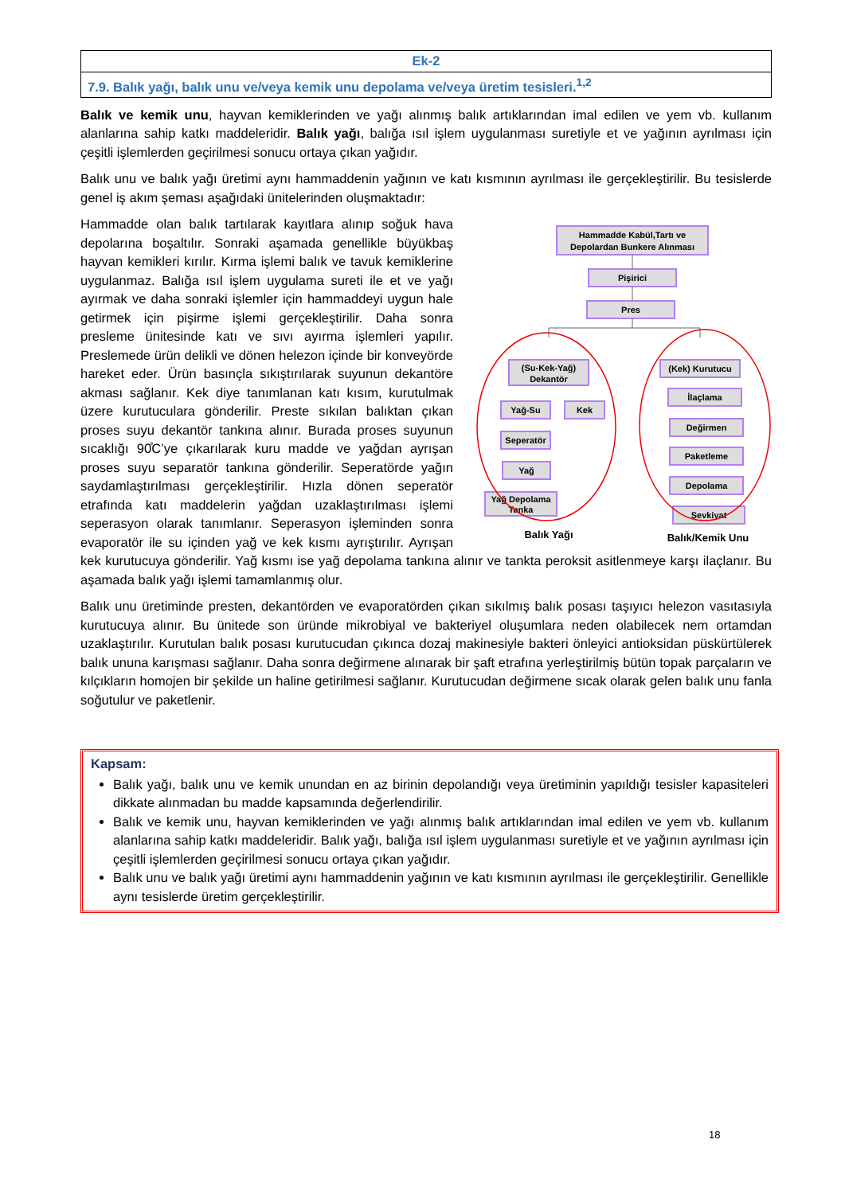| Ek-2 |
| 7.9. Balık yağı, balık unu ve/veya kemik unu depolama ve/veya üretim tesisleri.<sup>1,2</sup> |
Balık ve kemik unu, hayvan kemiklerinden ve yağı alınmış balık artıklarından imal edilen ve yem vb. kullanım alanlarına sahip katkı maddeleridir. Balık yağı, balığa ısıl işlem uygulanması suretiyle et ve yağının ayrılması için çeşitli işlemlerden geçirilmesi sonucu ortaya çıkan yağıdır.
Balık unu ve balık yağı üretimi aynı hammaddenin yağının ve katı kısmının ayrılması ile gerçekleştirilir. Bu tesislerde genel iş akım şeması aşağıdaki ünitelerinden oluşmaktadır:
Hammadde Kabül,Tartı ve
Depolardan Bunkere Alınması
Pişirici
Pres
(Su-Kek-Yağ)
Dekantör
Yağ-Su
Kek
Seperatör
Yağ
Yağ Depolama
Tanka
(Kek) Kurutucu
İlaçlama
Değirmen
Paketleme
Depolama
Sevkiyat
Balık Yağı
Balık/Kemik Unu
Hammadde olan balık tartılarak kayıtlara alınıp soğuk hava depolarına boşaltılır. Sonraki aşamada genellikle büyükbaş hayvan kemikleri kırılır. Kırma işlemi balık ve tavuk kemiklerine uygulanmaz. Balığa ısıl işlem uygulama sureti ile et ve yağı ayırmak ve daha sonraki işlemler için hammaddeyi uygun hale getirmek için pişirme işlemi gerçekleştirilir. Daha sonra presleme ünitesinde katı ve sıvı ayırma işlemleri yapılır. Preslemede ürün delikli ve dönen helezon içinde bir konveyörde hareket eder. Ürün basınçla sıkıştırılarak suyunun dekantöre akması sağlanır. Kek diye tanımlanan katı kısım, kurutulmak üzere kurutuculara gönderilir. Preste sıkılan balıktan çıkan proses suyu dekantör tankına alınır. Burada proses suyunun sıcaklığı 90̊C’ye çıkarılarak kuru madde ve yağdan ayrışan proses suyu separatör tankına gönderilir. Seperatörde yağın saydamlaştırılması gerçekleştirilir. Hızla dönen seperatör etrafında katı maddelerin yağdan uzaklaştırılması işlemi seperasyon olarak tanımlanır. Seperasyon işleminden sonra evaporatör ile su içinden yağ ve kek kısmı ayrıştırılır. Ayrışan kek kurutucuya gönderilir. Yağ kısmı ise yağ depolama tankına alınır ve tankta peroksit asitlenmeye karşı ilaçlanır. Bu aşamada balık yağı işlemi tamamlanmış olur.
Balık unu üretiminde presten, dekantörden ve evaporatörden çıkan sıkılmış balık posası taşıyıcı helezon vasıtasıyla kurutucuya alınır. Bu ünitede son üründe mikrobiyal ve bakteriyel oluşumlara neden olabilecek nem ortamdan uzaklaştırılır. Kurutulan balık posası kurutucudan çıkınca dozaj makinesiyle bakteri önleyici antioksidan püskürtülerek balık ununa karışması sağlanır. Daha sonra değirmene alınarak bir şaft etrafına yerleştirilmiş bütün topak parçaların ve kılçıkların homojen bir şekilde un haline getirilmesi sağlanır. Kurutucudan değirmene sıcak olarak gelen balık unu fanla soğutulur ve paketlenir.
Kapsam:
Balık yağı, balık unu ve kemik unundan en az birinin depolandığı veya üretiminin yapıldığı tesisler kapasiteleri dikkate alınmadan bu madde kapsamında değerlendirilir.
Balık ve kemik unu, hayvan kemiklerinden ve yağı alınmış balık artıklarından imal edilen ve yem vb. kullanım alanlarına sahip katkı maddeleridir. Balık yağı, balığa ısıl işlem uygulanması suretiyle et ve yağının ayrılması için çeşitli işlemlerden geçirilmesi sonucu ortaya çıkan yağıdır.
Balık unu ve balık yağı üretimi aynı hammaddenin yağının ve katı kısmının ayrılması ile gerçekleştirilir. Genellikle aynı tesislerde üretim gerçekleştirilir.
18